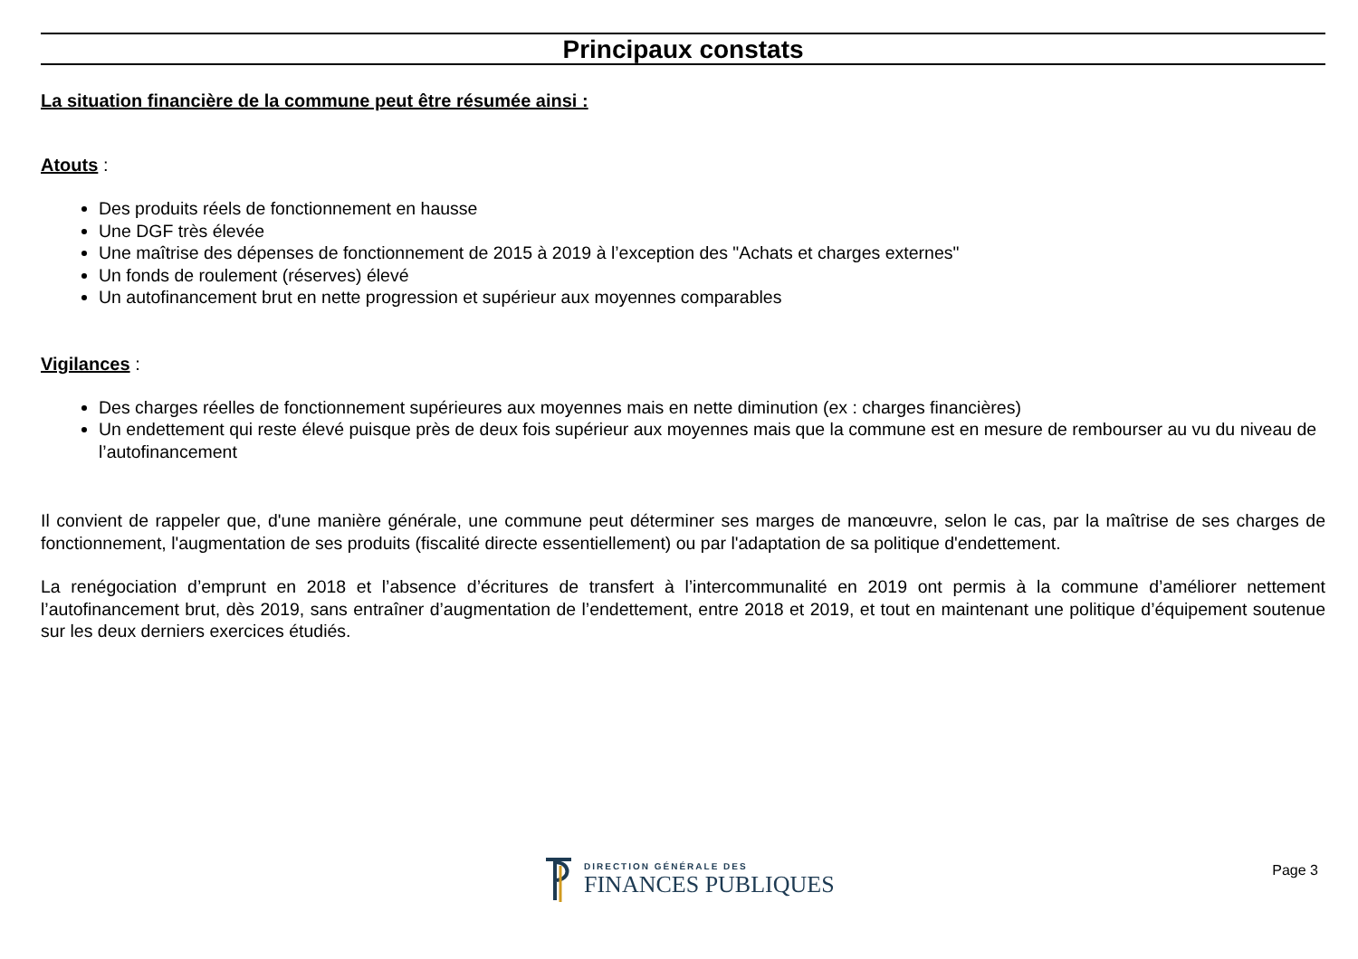Principaux constats
La situation financière de la commune peut être résumée ainsi :
Atouts :
Des produits réels de fonctionnement en hausse
Une DGF très élevée
Une maîtrise des dépenses de fonctionnement de 2015 à 2019 à l’exception des "Achats et charges externes"
Un fonds de roulement (réserves) élevé
Un autofinancement brut en nette progression et supérieur aux moyennes comparables
Vigilances :
Des charges réelles de fonctionnement supérieures aux moyennes mais en nette diminution (ex : charges financières)
Un endettement qui reste élevé puisque près de deux fois supérieur aux moyennes mais que la commune est en mesure de rembourser au vu du niveau de l’autofinancement
Il convient de rappeler que, d'une manière générale, une commune peut déterminer ses marges de manœuvre, selon le cas, par la maîtrise de ses charges de fonctionnement, l'augmentation de ses produits (fiscalité directe essentiellement) ou par l'adaptation de sa politique d'endettement.
La renégociation d’emprunt en 2018 et l’absence d’écritures de transfert à l’intercommunalité en 2019 ont permis à la commune d’améliorer nettement l’autofinancement brut, dès 2019, sans entraîner d’augmentation de l’endettement, entre 2018 et 2019, et tout en maintenant une politique d’équipement soutenue sur les deux derniers exercices étudiés.
DIRECTION GÉNÉRALE DES
FINANCES PUBLIQUES
Page 3